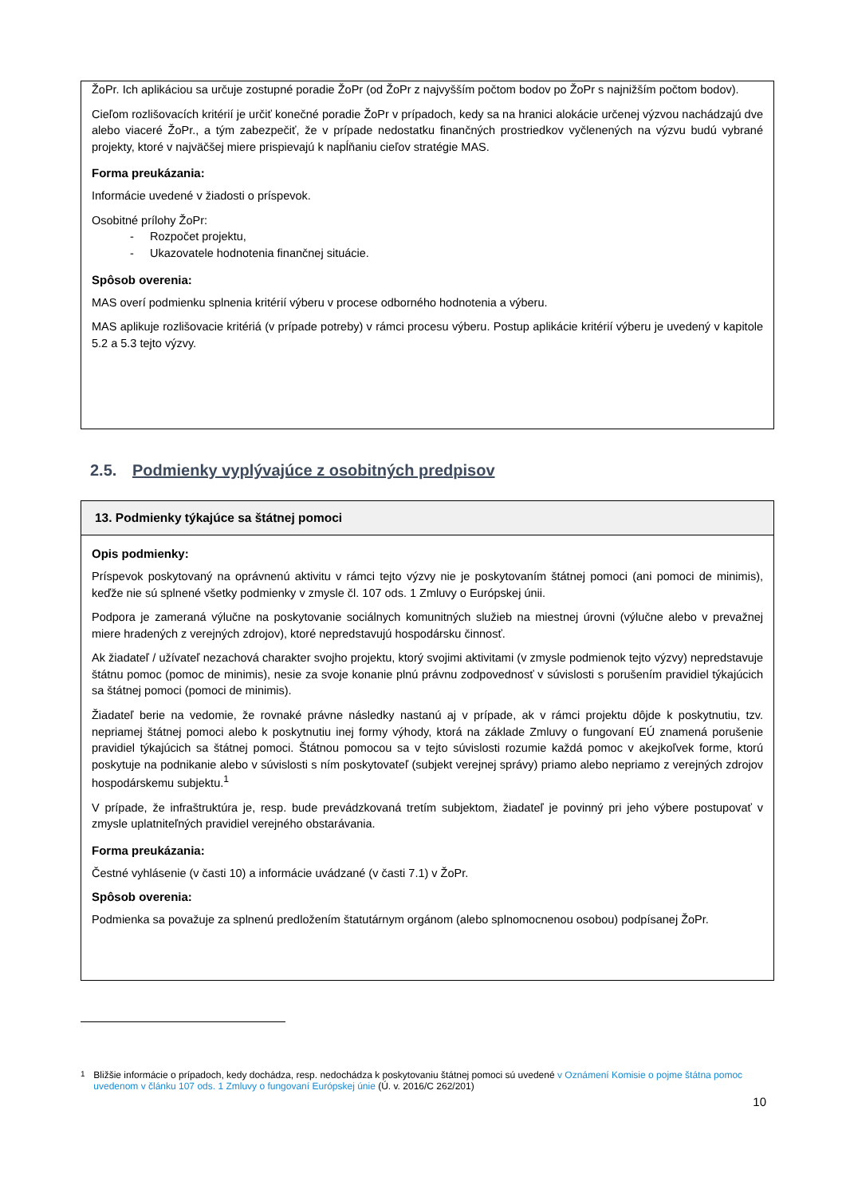ŽoPr. Ich aplikáciou sa určuje zostupné poradie ŽoPr (od ŽoPr z najvyšším počtom bodov po ŽoPr s najnižším počtom bodov).
Cieľom rozlišovacích kritérií je určiť konečné poradie ŽoPr v prípadoch, kedy sa na hranici alokácie určenej výzvou nachádzajú dve alebo viaceré ŽoPr., a tým zabezpečiť, že v prípade nedostatku finančných prostriedkov vyčlenených na výzvu budú vybrané projekty, ktoré v najväčšej miere prispievajú k napĺňaniu cieľov stratégie MAS.
Forma preukázania:
Informácie uvedené v žiadosti o príspevok.
Osobitné prílohy ŽoPr:
- Rozpočet projektu,
- Ukazovatele hodnotenia finančnej situácie.
Spôsob overenia:
MAS overí podmienku splnenia kritérií výberu v procese odborného hodnotenia a výberu.
MAS aplikuje rozlišovacie kritériá (v prípade potreby) v rámci procesu výberu. Postup aplikácie kritérií výberu je uvedený v kapitole 5.2 a 5.3 tejto výzvy.
2.5. Podmienky vyplývajúce z osobitných predpisov
13. Podmienky týkajúce sa štátnej pomoci
Opis podmienky:
Príspevok poskytovaný na oprávnenú aktivitu v rámci tejto výzvy nie je poskytovaním štátnej pomoci (ani pomoci de minimis), keďže nie sú splnené všetky podmienky v zmysle čl. 107 ods. 1 Zmluvy o Európskej únii.
Podpora je zameraná výlučne na poskytovanie sociálnych komunitných služieb na miestnej úrovni (výlučne alebo v prevažnej miere hradených z verejných zdrojov), ktoré nepredstavujú hospodársku činnosť.
Ak žiadateľ / užívateľ nezachová charakter svojho projektu, ktorý svojimi aktivitami (v zmysle podmienok tejto výzvy) nepredstavuje štátnu pomoc (pomoc de minimis), nesie za svoje konanie plnú právnu zodpovednosť v súvislosti s porušením pravidiel týkajúcich sa štátnej pomoci (pomoci de minimis).
Žiadateľ berie na vedomie, že rovnaké právne následky nastanú aj v prípade, ak v rámci projektu dôjde k poskytnutiu, tzv. nepriamej štátnej pomoci alebo k poskytnutiu inej formy výhody, ktorá na základe Zmluvy o fungovaní EÚ znamená porušenie pravidiel týkajúcich sa štátnej pomoci. Štátnou pomocou sa v tejto súvislosti rozumie každá pomoc v akejkoľvek forme, ktorú poskytuje na podnikanie alebo v súvislosti s ním poskytovateľ (subjekt verejnej správy) priamo alebo nepriamo z verejných zdrojov hospodárskemu subjektu.<sup>1</sup>
V prípade, že infraštruktúra je, resp. bude prevádzkovaná tretím subjektom, žiadateľ je povinný pri jeho výbere postupovať v zmysle uplatniteľných pravidiel verejného obstarávania.
Forma preukázania:
Čestné vyhlásenie (v časti 10) a informácie uvádzané (v časti 7.1) v ŽoPr.
Spôsob overenia:
Podmienka sa považuje za splnenú predložením štatutárnym orgánom (alebo splnomocnenou osobou) podpísanej ŽoPr.
<sup>1</sup> Bližšie informácie o prípadoch, kedy dochádza, resp. nedochádza k poskytovaniu štátnej pomoci sú uvedené v Oznámení Komisie o pojme štátna pomoc uvedenom v článku 107 ods. 1 Zmluvy o fungovaní Európskej únie (Ú. v. 2016/C 262/201)
10